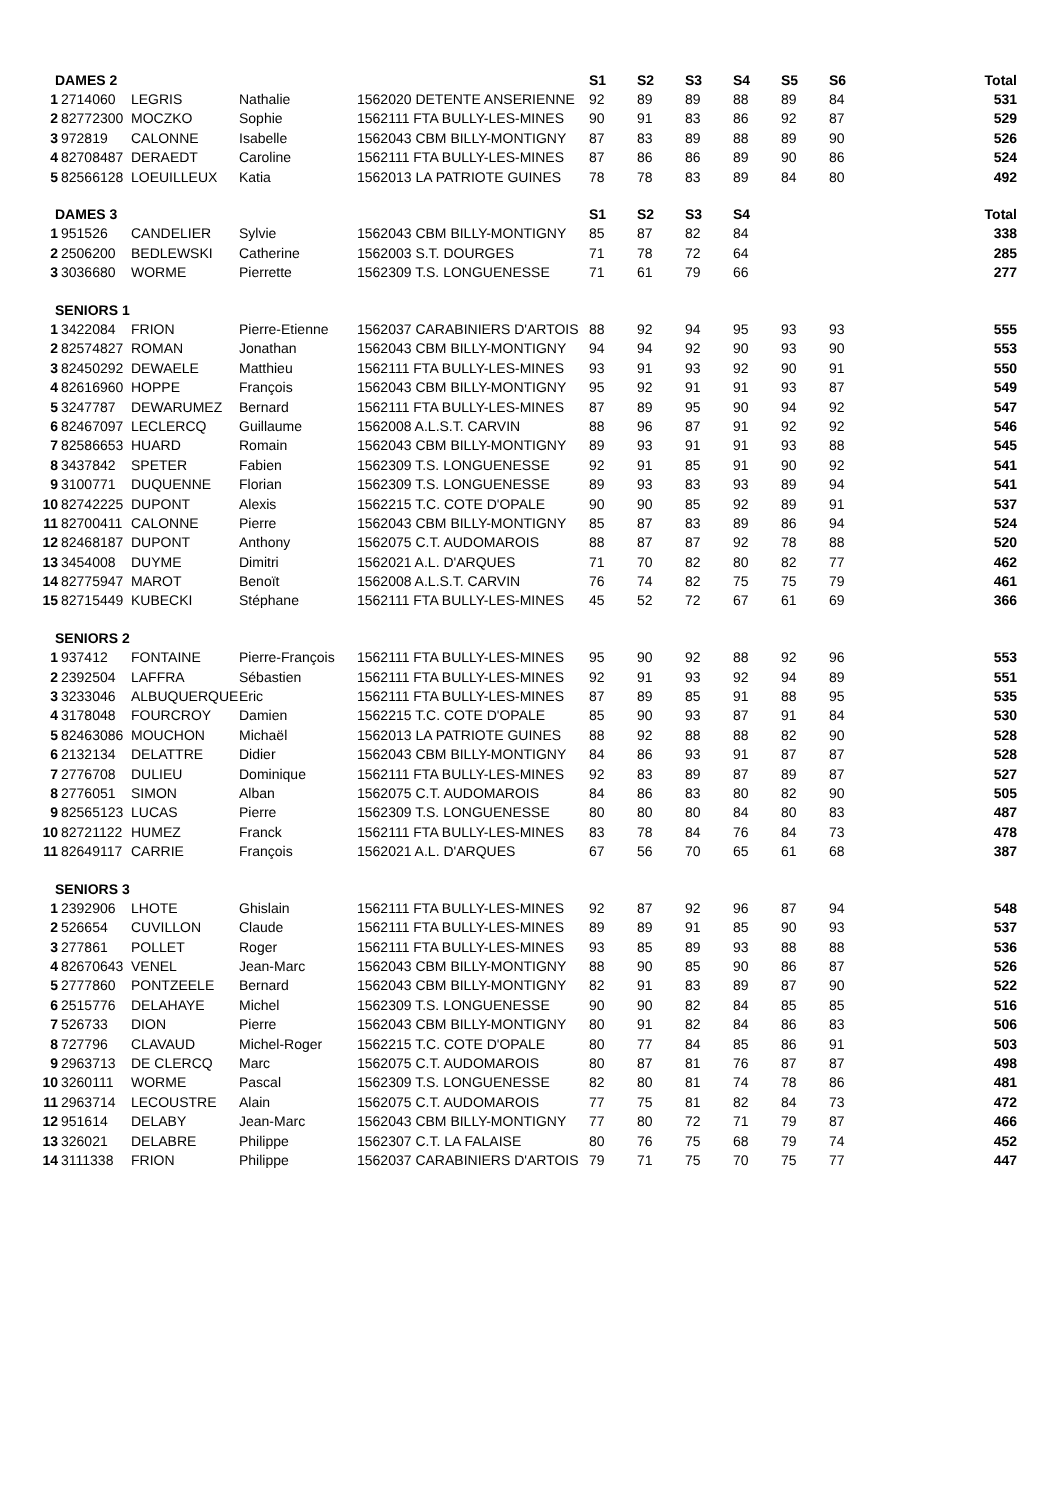| DAMES 2 | | | | | S1 | S2 | S3 | S4 | S5 | S6 | Total |
| --- | --- | --- | --- | --- | --- | --- | --- | --- | --- | --- | --- |
| 1 | 2714060 | LEGRIS | Nathalie | 1562020 DETENTE ANSERIENNE | 92 | 89 | 89 | 88 | 89 | 84 | 531 |
| 2 | 82772300 | MOCZKO | Sophie | 1562111 FTA BULLY-LES-MINES | 90 | 91 | 83 | 86 | 92 | 87 | 529 |
| 3 | 972819 | CALONNE | Isabelle | 1562043 CBM BILLY-MONTIGNY | 87 | 83 | 89 | 88 | 89 | 90 | 526 |
| 4 | 82708487 | DERAEDT | Caroline | 1562111 FTA BULLY-LES-MINES | 87 | 86 | 86 | 89 | 90 | 86 | 524 |
| 5 | 82566128 | LOEUILLEUX | Katia | 1562013 LA PATRIOTE GUINES | 78 | 78 | 83 | 89 | 84 | 80 | 492 |
| DAMES 3 | | | | | S1 | S2 | S3 | S4 | | | Total |
| 1 | 951526 | CANDELIER | Sylvie | 1562043 CBM BILLY-MONTIGNY | 85 | 87 | 82 | 84 | | | 338 |
| 2 | 2506200 | BEDLEWSKI | Catherine | 1562003 S.T. DOURGES | 71 | 78 | 72 | 64 | | | 285 |
| 3 | 3036680 | WORME | Pierrette | 1562309 T.S. LONGUENESSE | 71 | 61 | 79 | 66 | | | 277 |
| SENIORS 1 | | | | | | | | | | | |
| 1 | 3422084 | FRION | Pierre-Etienne | 1562037 CARABINIERS D'ARTOIS | 88 | 92 | 94 | 95 | 93 | 93 | 555 |
| 2 | 82574827 | ROMAN | Jonathan | 1562043 CBM BILLY-MONTIGNY | 94 | 94 | 92 | 90 | 93 | 90 | 553 |
| 3 | 82450292 | DEWAELE | Matthieu | 1562111 FTA BULLY-LES-MINES | 93 | 91 | 93 | 92 | 90 | 91 | 550 |
| 4 | 82616960 | HOPPE | François | 1562043 CBM BILLY-MONTIGNY | 95 | 92 | 91 | 91 | 93 | 87 | 549 |
| 5 | 3247787 | DEWARUMEZ | Bernard | 1562111 FTA BULLY-LES-MINES | 87 | 89 | 95 | 90 | 94 | 92 | 547 |
| 6 | 82467097 | LECLERCQ | Guillaume | 1562008 A.L.S.T. CARVIN | 88 | 96 | 87 | 91 | 92 | 92 | 546 |
| 7 | 82586653 | HUARD | Romain | 1562043 CBM BILLY-MONTIGNY | 89 | 93 | 91 | 91 | 93 | 88 | 545 |
| 8 | 3437842 | SPETER | Fabien | 1562309 T.S. LONGUENESSE | 92 | 91 | 85 | 91 | 90 | 92 | 541 |
| 9 | 3100771 | DUQUENNE | Florian | 1562309 T.S. LONGUENESSE | 89 | 93 | 83 | 93 | 89 | 94 | 541 |
| 10 | 82742225 | DUPONT | Alexis | 1562215 T.C. COTE D'OPALE | 90 | 90 | 85 | 92 | 89 | 91 | 537 |
| 11 | 82700411 | CALONNE | Pierre | 1562043 CBM BILLY-MONTIGNY | 85 | 87 | 83 | 89 | 86 | 94 | 524 |
| 12 | 82468187 | DUPONT | Anthony | 1562075 C.T. AUDOMAROIS | 88 | 87 | 87 | 92 | 78 | 88 | 520 |
| 13 | 3454008 | DUYME | Dimitri | 1562021 A.L. D'ARQUES | 71 | 70 | 82 | 80 | 82 | 77 | 462 |
| 14 | 82775947 | MAROT | Benoït | 1562008 A.L.S.T. CARVIN | 76 | 74 | 82 | 75 | 75 | 79 | 461 |
| 15 | 82715449 | KUBECKI | Stéphane | 1562111 FTA BULLY-LES-MINES | 45 | 52 | 72 | 67 | 61 | 69 | 366 |
| SENIORS 2 | | | | | | | | | | | |
| 1 | 937412 | FONTAINE | Pierre-François | 1562111 FTA BULLY-LES-MINES | 95 | 90 | 92 | 88 | 92 | 96 | 553 |
| 2 | 2392504 | LAFFRA | Sébastien | 1562111 FTA BULLY-LES-MINES | 92 | 91 | 93 | 92 | 94 | 89 | 551 |
| 3 | 3233046 | ALBUQUERQUE | Eric | 1562111 FTA BULLY-LES-MINES | 87 | 89 | 85 | 91 | 88 | 95 | 535 |
| 4 | 3178048 | FOURCROY | Damien | 1562215 T.C. COTE D'OPALE | 85 | 90 | 93 | 87 | 91 | 84 | 530 |
| 5 | 82463086 | MOUCHON | Michaël | 1562013 LA PATRIOTE GUINES | 88 | 92 | 88 | 88 | 82 | 90 | 528 |
| 6 | 2132134 | DELATTRE | Didier | 1562043 CBM BILLY-MONTIGNY | 84 | 86 | 93 | 91 | 87 | 87 | 528 |
| 7 | 2776708 | DULIEU | Dominique | 1562111 FTA BULLY-LES-MINES | 92 | 83 | 89 | 87 | 89 | 87 | 527 |
| 8 | 2776051 | SIMON | Alban | 1562075 C.T. AUDOMAROIS | 84 | 86 | 83 | 80 | 82 | 90 | 505 |
| 9 | 82565123 | LUCAS | Pierre | 1562309 T.S. LONGUENESSE | 80 | 80 | 80 | 84 | 80 | 83 | 487 |
| 10 | 82721122 | HUMEZ | Franck | 1562111 FTA BULLY-LES-MINES | 83 | 78 | 84 | 76 | 84 | 73 | 478 |
| 11 | 82649117 | CARRIE | François | 1562021 A.L. D'ARQUES | 67 | 56 | 70 | 65 | 61 | 68 | 387 |
| SENIORS 3 | | | | | | | | | | | |
| 1 | 2392906 | LHOTE | Ghislain | 1562111 FTA BULLY-LES-MINES | 92 | 87 | 92 | 96 | 87 | 94 | 548 |
| 2 | 526654 | CUVILLON | Claude | 1562111 FTA BULLY-LES-MINES | 89 | 89 | 91 | 85 | 90 | 93 | 537 |
| 3 | 277861 | POLLET | Roger | 1562111 FTA BULLY-LES-MINES | 93 | 85 | 89 | 93 | 88 | 88 | 536 |
| 4 | 82670643 | VENEL | Jean-Marc | 1562043 CBM BILLY-MONTIGNY | 88 | 90 | 85 | 90 | 86 | 87 | 526 |
| 5 | 2777860 | PONTZEELE | Bernard | 1562043 CBM BILLY-MONTIGNY | 82 | 91 | 83 | 89 | 87 | 90 | 522 |
| 6 | 2515776 | DELAHAYE | Michel | 1562309 T.S. LONGUENESSE | 90 | 90 | 82 | 84 | 85 | 85 | 516 |
| 7 | 526733 | DION | Pierre | 1562043 CBM BILLY-MONTIGNY | 80 | 91 | 82 | 84 | 86 | 83 | 506 |
| 8 | 727796 | CLAVAUD | Michel-Roger | 1562215 T.C. COTE D'OPALE | 80 | 77 | 84 | 85 | 86 | 91 | 503 |
| 9 | 2963713 | DE CLERCQ | Marc | 1562075 C.T. AUDOMAROIS | 80 | 87 | 81 | 76 | 87 | 87 | 498 |
| 10 | 3260111 | WORME | Pascal | 1562309 T.S. LONGUENESSE | 82 | 80 | 81 | 74 | 78 | 86 | 481 |
| 11 | 2963714 | LECOUSTRE | Alain | 1562075 C.T. AUDOMAROIS | 77 | 75 | 81 | 82 | 84 | 73 | 472 |
| 12 | 951614 | DELABY | Jean-Marc | 1562043 CBM BILLY-MONTIGNY | 77 | 80 | 72 | 71 | 79 | 87 | 466 |
| 13 | 326021 | DELABRE | Philippe | 1562307 C.T. LA FALAISE | 80 | 76 | 75 | 68 | 79 | 74 | 452 |
| 14 | 3111338 | FRION | Philippe | 1562037 CARABINIERS D'ARTOIS | 79 | 71 | 75 | 70 | 75 | 77 | 447 |